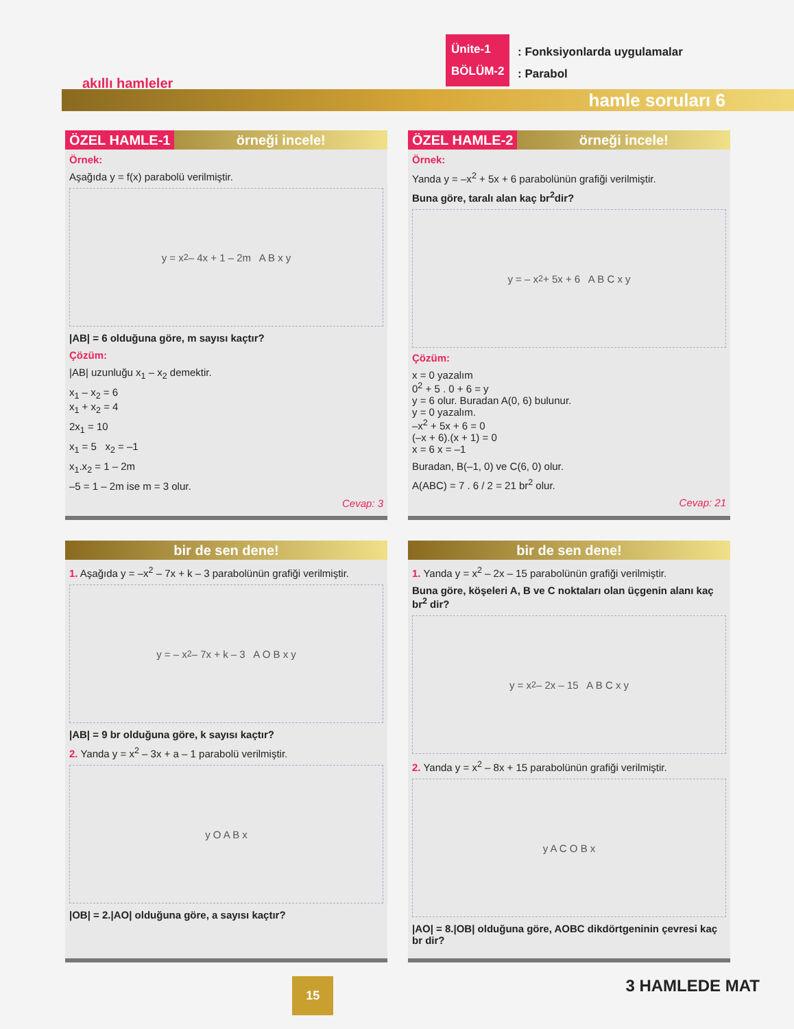akıllı hamleler
Ünite-1
BÖLÜM-2
: Fonksiyonlarda uygulamalar
: Parabol
hamle soruları 6
ÖZEL HAMLE-1 örneği incele!
Örnek:
Aşağıda y = f(x) parabolü verilmiştir.
y = x<sup>2</sup> – 4x + 1 – 2m A B x y
|AB| = 6 olduğuna göre, m sayısı kaçtır?
Çözüm:
|AB| uzunluğu x<sub>1</sub> – x<sub>2</sub> demektir.
x<sub>1</sub> – x<sub>2</sub> = 6
x<sub>1</sub> + x<sub>2</sub> = 4
2x<sub>1</sub> = 10
x<sub>1</sub> = 5 x<sub>2</sub> = –1
x<sub>1</sub>.x<sub>2</sub> = 1 – 2m
–5 = 1 – 2m ise m = 3 olur.
Cevap: 3
ÖZEL HAMLE-2 örneği incele!
Örnek:
Yanda y = –x<sup>2</sup> + 5x + 6 parabolünün grafiği verilmiştir.
Buna göre, taralı alan kaç br<sup>2</sup>dir?
y = – x<sup>2</sup> + 5x + 6 A B C x y
Çözüm:
x = 0 yazalım
0<sup>2</sup> + 5 . 0 + 6 = y
y = 6 olur. Buradan A(0, 6) bulunur.
y = 0 yazalım.
–x<sup>2</sup> + 5x + 6 = 0
(–x + 6).(x + 1) = 0
x = 6 x = –1
Buradan, B(–1, 0) ve C(6, 0) olur.
A(ABC) = 7 . 6 / 2 = 21 br<sup>2</sup> olur.
Cevap: 21
bir de sen dene!
1. Aşağıda y = –x<sup>2</sup> – 7x + k – 3 parabolünün grafiği verilmiştir.
y = – x<sup>2</sup> – 7x + k – 3 A O B x y
|AB| = 9 br olduğuna göre, k sayısı kaçtır?
2. Yanda y = x<sup>2</sup> – 3x + a – 1 parabolü verilmiştir.
y O A B x
|OB| = 2.|AO| olduğuna göre, a sayısı kaçtır?
bir de sen dene!
1. Yanda y = x<sup>2</sup> – 2x – 15 parabolünün grafiği verilmiştir.
Buna göre, köşeleri A, B ve C noktaları olan üçgenin alanı kaç br<sup>2</sup> dir?
y = x<sup>2</sup> – 2x – 15 A B C x y
2. Yanda y = x<sup>2</sup> – 8x + 15 parabolünün grafiği verilmiştir.
y A C O B x
|AO| = 8.|OB| olduğuna göre, AOBC dikdörtgeninin çevresi kaç br dir?
15 3 HAMLEDE MAT